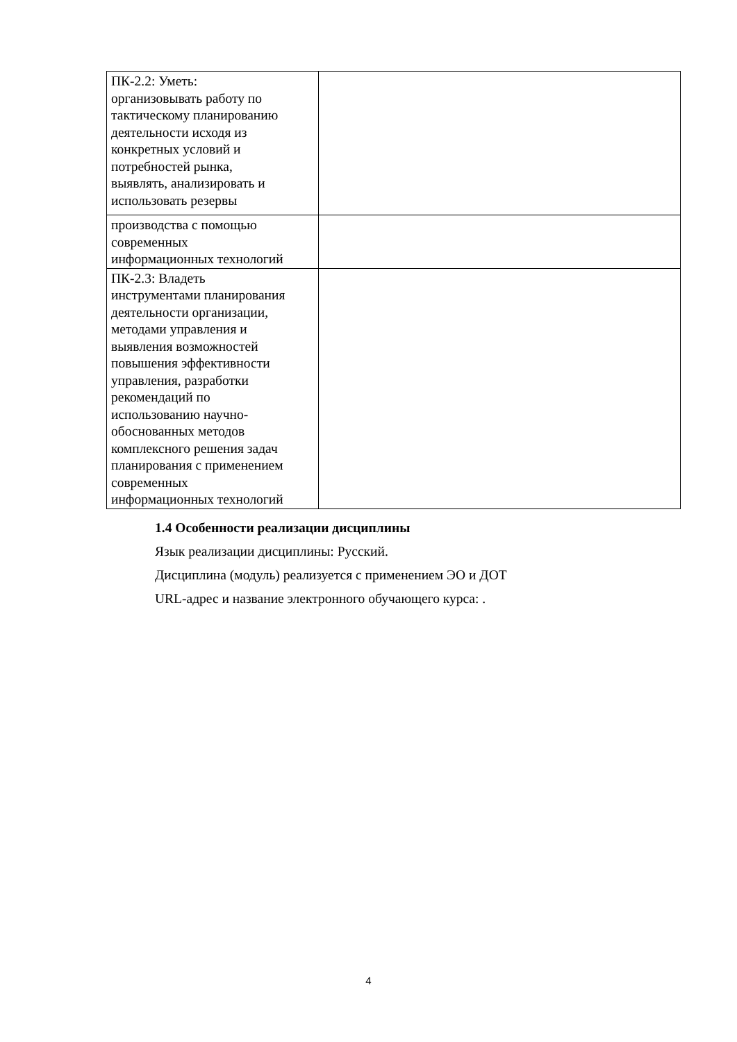| ПК-2.2: Уметь: организовывать работу по тактическому планированию деятельности исходя из конкретных условий и потребностей рынка, выявлять, анализировать и использовать резервы | |
| производства с помощью современных информационных технологий | |
| ПК-2.3: Владеть инструментами планирования деятельности организации, методами управления и выявления возможностей повышения эффективности управления, разработки рекомендаций по использованию научно- обоснованных методов комплексного решения задач планирования с применением современных информационных технологий | |
1.4 Особенности реализации дисциплины
Язык реализации дисциплины: Русский.
Дисциплина (модуль) реализуется с применением ЭО и ДОТ
URL-адрес и название электронного обучающего курса: .
4